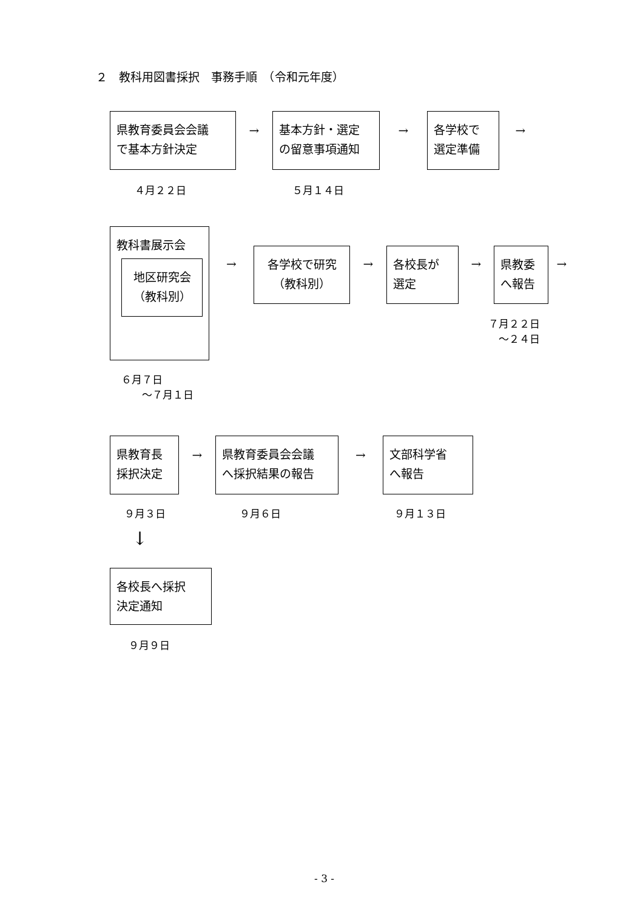２　教科用図書採択　事務手順　（令和元年度）
県教育委員会会議
で基本方針決定
→
基本方針・選定
の留意事項通知
→
各学校で
選定準備
→
４月２２日
５月１４日
教科書展示会
地区研究会
（教科別）
→
各学校で研究
（教科別）
→
各校長が
選定
→
県教委
へ報告
→
７月２２日
　～２４日
６月７日
　　～７月１日
県教育長
採択決定
→
県教育委員会会議
へ採択結果の報告
→
文部科学省
へ報告
９月３日
９月６日
９月１３日
↓
各校長へ採択
決定通知
９月９日
- 3 -